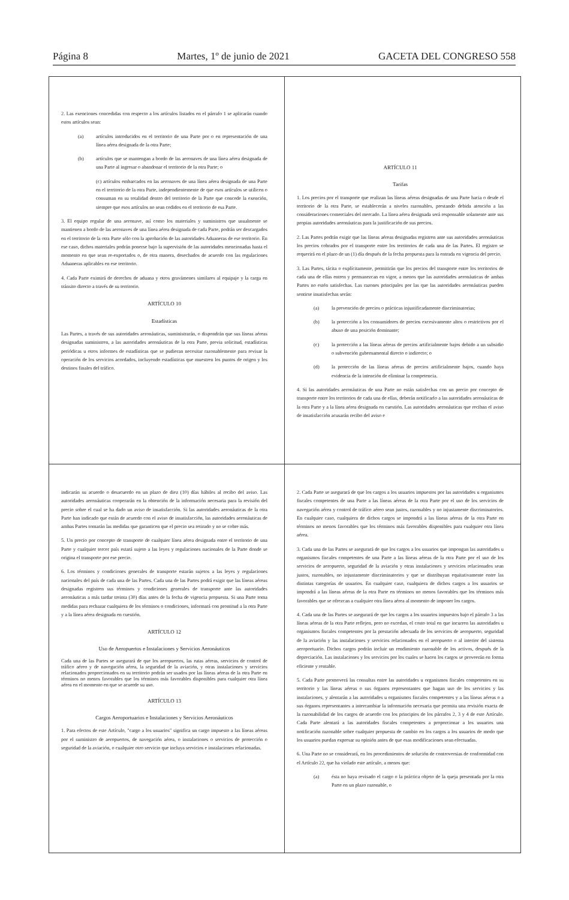Página 8 Martes, 1º de junio de 2021 GACETA DEL CONGRESO 558
2. Las exenciones concedidas con respecto a los artículos listados en el párrafo 1 se aplicarán cuando estos artículos sean:
(a) artículos introducidos en el territorio de una Parte por o en representación de una línea aérea designada de la otra Parte;
(b) artículos que se mantengan a bordo de las aeronaves de una línea aérea designada de una Parte al ingresar o abandonar el territorio de la otra Parte; o
(c) artículos embarcados en las aeronaves de una línea aérea designada de una Parte en el territorio de la otra Parte, independientemente de que esos artículos se utilicen o consuman en su totalidad dentro del territorio de la Parte que concede la exención, siempre que esos artículos no sean cedidos en el territorio de esa Parte.
3. El equipo regular de una aeronave, así como los materiales y suministros que usualmente se mantienen a bordo de las aeronaves de una línea aérea designada de cada Parte, podrán ser descargados en el territorio de la otra Parte sólo con la aprobación de las autoridades Aduaneras de ese territorio. En ese caso, dichos materiales podrán ponerse bajo la supervisión de las autoridades mencionadas hasta el momento en que sean re-exportados o, de otra manera, desechados de acuerdo con las regulaciones Aduaneras aplicables en ese territorio.
4. Cada Parte eximirá de derechos de aduana y otros gravámenes similares al equipaje y la carga en tránsito directo a través de su territorio.
ARTÍCULO 10
Estadísticas
Las Partes, a través de sus autoridades aeronáuticas, suministrarán, o dispondrán que sus líneas aéreas designadas suministren, a las autoridades aeronáuticas de la otra Parte, previa solicitud, estadísticas periódicas u otros informes de estadísticas que se pudieran necesitar razonablemente para revisar la operación de los servicios acordados, incluyendo estadísticas que muestren los puntos de origen y los destinos finales del tráfico.
ARTÍCULO 11
Tarifas
1. Los precios por el transporte que realizan las líneas aéreas designadas de una Parte hacia o desde el territorio de la otra Parte, se establecerán a niveles razonables, prestando debida atención a las consideraciones comerciales del mercado. La línea aérea designada será responsable solamente ante sus propias autoridades aeronáuticas para la justificación de sus precios.
2. Las Partes podrán exigir que las líneas aéreas designadas registren ante sus autoridades aeronáuticas los precios cobrados por el transporte entre los territorios de cada una de las Partes. El registro se requerirá en el plazo de un (1) día después de la fecha propuesta para la entrada en vigencia del precio.
3. Las Partes, tácita o explícitamente, permitirán que los precios del transporte entre los territorios de cada una de ellas entren y permanezcan en vigor, a menos que las autoridades aeronáuticas de ambas Partes no estén satisfechas. Las razones principales por las que las autoridades aeronáuticas pueden sentirse insatisfechas serán:
(a) la prevención de precios o prácticas injustificadamente discriminatorias;
(b) la protección a los consumidores de precios excesivamente altos o restrictivos por el abuso de una posición dominante;
(c) la protección a las líneas aéreas de precios artificialmente bajos debido a un subsidio o subvención gubernamental directo o indirecto; o
(d) la protección de las líneas aéreas de precios artificialmente bajos, cuando haya evidencia de la intención de eliminar la competencia.
4. Si las autoridades aeronáuticas de una Parte no están satisfechas con un precio por concepto de transporte entre los territorios de cada una de ellas, deberán notificarlo a las autoridades aeronáuticas de la otra Parte y a la línea aérea designada en cuestión. Las autoridades aeronáuticas que reciban el aviso de insatisfacción acusarán recibo del aviso e
indicarán su acuerdo o desacuerdo en un plazo de diez (10) días hábiles al recibo del aviso. Las autoridades aeronáuticas cooperarán en la obtención de la información necesaria para la revisión del precio sobre el cual se ha dado un aviso de insatisfacción. Si las autoridades aeronáuticas de la otra Parte han indicado que están de acuerdo con el aviso de insatisfacción, las autoridades aeronáuticas de ambas Partes tomarán las medidas que garanticen que el precio sea retirado y no se cobre más.
5. Un precio por concepto de transporte de cualquier línea aérea designada entre el territorio de una Parte y cualquier tercer país estará sujeto a las leyes y regulaciones nacionales de la Parte donde se origina el transporte por ese precio.
6. Los términos y condiciones generales de transporte estarán sujetos a las leyes y regulaciones nacionales del país de cada una de las Partes. Cada una de las Partes podrá exigir que las líneas aéreas designadas registren sus términos y condiciones generales de transporte ante las autoridades aeronáuticas a más tardar treinta (30) días antes de la fecha de vigencia propuesta. Si una Parte toma medidas para rechazar cualquiera de los términos o condiciones, informará con prontitud a la otra Parte y a la línea aérea designada en cuestión.
ARTÍCULO 12
Uso de Aeropuertos e Instalaciones y Servicios Aeronáuticos
Cada una de las Partes se asegurará de que los aeropuertos, las rutas aéreas, servicios de control de tráfico aéreo y de navegación aérea, la seguridad de la aviación, y otras instalaciones y servicios relacionados proporcionados en su territorio podrán ser usados por las líneas aéreas de la otra Parte en términos no menos favorables que los términos más favorables disponibles para cualquier otra línea aérea en el momento en que se acuerde su uso.
ARTÍCULO 13
Cargos Aeroportuarios e Instalaciones y Servicios Aeronáuticos
1. Para efectos de este Artículo, "cargo a los usuarios" significa un cargo impuesto a las líneas aéreas por el suministro de aeropuertos, de navegación aérea, o instalaciones o servicios de protección o seguridad de la aviación, o cualquier otro servicio que incluya servicios e instalaciones relacionadas.
2. Cada Parte se asegurará de que los cargos a los usuarios impuestos por las autoridades u organismos fiscales competentes de una Parte a las líneas aéreas de la otra Parte por el uso de los servicios de navegación aérea y control de tráfico aéreo sean justos, razonables y no injustamente discriminatorios. En cualquier caso, cualquiera de dichos cargos se impondrá a las líneas aéreas de la otra Parte en términos no menos favorables que los términos más favorables disponibles para cualquier otra línea aérea.
3. Cada una de las Partes se asegurará de que los cargos a los usuarios que impongan las autoridades u organismos fiscales competentes de una Parte a las líneas aéreas de la otra Parte por el uso de los servicios de aeropuerto, seguridad de la aviación y otras instalaciones y servicios relacionados sean justos, razonables, no injustamente discriminatorios y que se distribuyan equitativamente entre las distintas categorías de usuarios. En cualquier caso, cualquiera de dichos cargos a los usuarios se impondrá a las líneas aéreas de la otra Parte en términos no menos favorables que los términos más favorables que se ofrezcan a cualquier otra línea aérea al momento de imponer los cargos.
4. Cada una de las Partes se asegurará de que los cargos a los usuarios impuestos bajo el párrafo 3 a las líneas aéreas de la otra Parte reflejen, pero no excedan, el costo total en que incurren las autoridades u organismos fiscales competentes por la prestación adecuada de los servicios de aeropuerto, seguridad de la aviación y las instalaciones y servicios relacionados en el aeropuerto o al interior del sistema aeroportuario. Dichos cargos podrán incluir un rendimiento razonable de los activos, después de la depreciación. Las instalaciones y los servicios por los cuales se hacen los cargos se proveerán en forma eficiente y rentable.
5. Cada Parte promoverá las consultas entre las autoridades u organismos fiscales competentes en su territorio y las líneas aéreas o sus órganos representantes que hagan uso de los servicios y las instalaciones, y alentarán a las autoridades u organismos fiscales competentes y a las líneas aéreas o a sus órganos representantes a intercambiar la información necesaria que permita una revisión exacta de la razonabilidad de los cargos de acuerdo con los principios de los párrafos 2, 3 y 4 de este Artículo. Cada Parte alentará a las autoridades fiscales competentes a proporcionar a los usuarios una notificación razonable sobre cualquier propuesta de cambio en los cargos a los usuarios de modo que los usuarios puedan expresar su opinión antes de que esas modificaciones sean efectuadas.
6. Una Parte no se considerará, en los procedimientos de solución de controversias de conformidad con el Artículo 22, que ha violado este artículo, a menos que:
(a) ésta no haya revisado el cargo o la práctica objeto de la queja presentada por la otra Parte en un plazo razonable, o